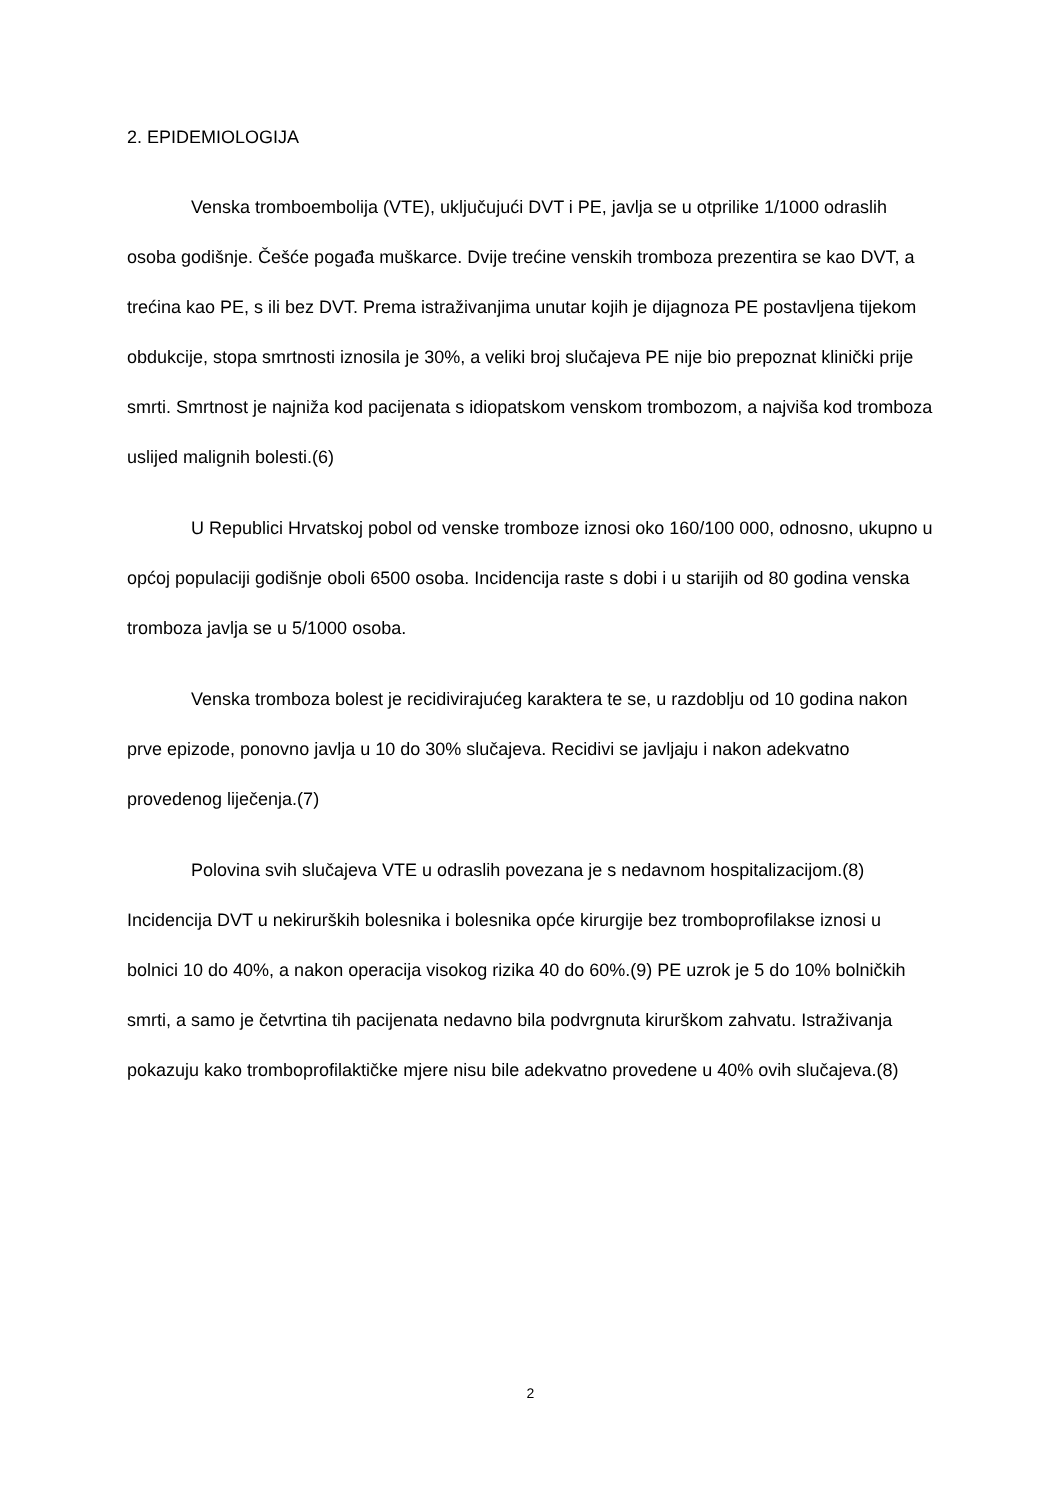2. EPIDEMIOLOGIJA
Venska tromboembolija (VTE), uključujući DVT i PE, javlja se u otprilike 1/1000 odraslih osoba godišnje. Češće pogađa muškarce. Dvije trećine venskih tromboza prezentira se kao DVT, a trećina kao PE, s ili bez DVT. Prema istraživanjima unutar kojih je dijagnoza PE postavljena tijekom obdukcije, stopa smrtnosti iznosila je 30%, a veliki broj slučajeva PE nije bio prepoznat klinički prije smrti. Smrtnost je najniža kod pacijenata s idiopatskom venskom trombozom, a najviša kod tromboza uslijed malignih bolesti.(6)
U Republici Hrvatskoj pobol od venske tromboze iznosi oko 160/100 000, odnosno, ukupno u općoj populaciji godišnje oboli 6500 osoba. Incidencija raste s dobi i u starijih od 80 godina venska tromboza javlja se u 5/1000 osoba.
Venska tromboza bolest je recidivirajućeg karaktera te se, u razdoblju od 10 godina nakon prve epizode, ponovno javlja u 10 do 30% slučajeva. Recidivi se javljaju i nakon adekvatno provedenog liječenja.(7)
Polovina svih slučajeva VTE u odraslih povezana je s nedavnom hospitalizacijom.(8) Incidencija DVT u nekirurških bolesnika i bolesnika opće kirurgije bez tromboprofilakse iznosi u bolnici 10 do 40%, a nakon operacija visokog rizika 40 do 60%.(9) PE uzrok je 5 do 10% bolničkih smrti, a samo je četvrtina tih pacijenata nedavno bila podvrgnuta kirurškom zahvatu. Istraživanja pokazuju kako tromboprofilaktičke mjere nisu bile adekvatno provedene u 40% ovih slučajeva.(8)
2